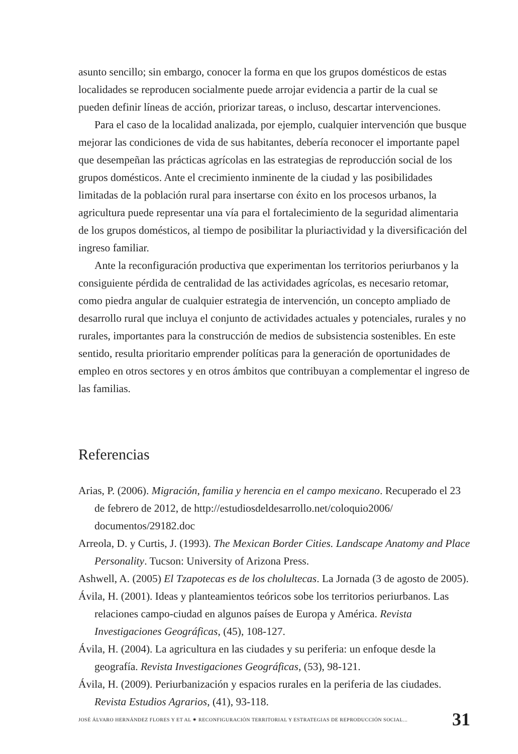asunto sencillo; sin embargo, conocer la forma en que los grupos domésticos de estas localidades se reproducen socialmente puede arrojar evidencia a partir de la cual se pueden definir líneas de acción, priorizar tareas, o incluso, descartar intervenciones.
Para el caso de la localidad analizada, por ejemplo, cualquier intervención que busque mejorar las condiciones de vida de sus habitantes, debería reconocer el importante papel que desempeñan las prácticas agrícolas en las estrategias de reproducción social de los grupos domésticos. Ante el crecimiento inminente de la ciudad y las posibilidades limitadas de la población rural para insertarse con éxito en los procesos urbanos, la agricultura puede representar una vía para el fortalecimiento de la seguridad alimentaria de los grupos domésticos, al tiempo de posibilitar la pluriactividad y la diversificación del ingreso familiar.
Ante la reconfiguración productiva que experimentan los territorios periurbanos y la consiguiente pérdida de centralidad de las actividades agrícolas, es necesario retomar, como piedra angular de cualquier estrategia de intervención, un concepto ampliado de desarrollo rural que incluya el conjunto de actividades actuales y potenciales, rurales y no rurales, importantes para la construcción de medios de subsistencia sostenibles. En este sentido, resulta prioritario emprender políticas para la generación de oportunidades de empleo en otros sectores y en otros ámbitos que contribuyan a complementar el ingreso de las familias.
Referencias
Arias, P. (2006). Migración, familia y herencia en el campo mexicano. Recuperado el 23 de febrero de 2012, de http://estudiosdeldesarrollo.net/coloquio2006/ documentos/29182.doc
Arreola, D. y Curtis, J. (1993). The Mexican Border Cities. Landscape Anatomy and Place Personality. Tucson: University of Arizona Press.
Ashwell, A. (2005) El Tzapotecas es de los cholultecas. La Jornada (3 de agosto de 2005).
Ávila, H. (2001). Ideas y planteamientos teóricos sobe los territorios periurbanos. Las relaciones campo-ciudad en algunos países de Europa y América. Revista Investigaciones Geográficas, (45), 108-127.
Ávila, H. (2004). La agricultura en las ciudades y su periferia: un enfoque desde la geografía. Revista Investigaciones Geográficas, (53), 98-121.
Ávila, H. (2009). Periurbanización y espacios rurales en la periferia de las ciudades. Revista Estudios Agrarios, (41), 93-118.
JOSÉ ÁLVARO HERNÁNDEZ FLORES Y ET AL ✷ RECONFIGURACIÓN TERRITORIAL Y ESTRATEGIAS DE REPRODUCCIÓN SOCIAL... 31